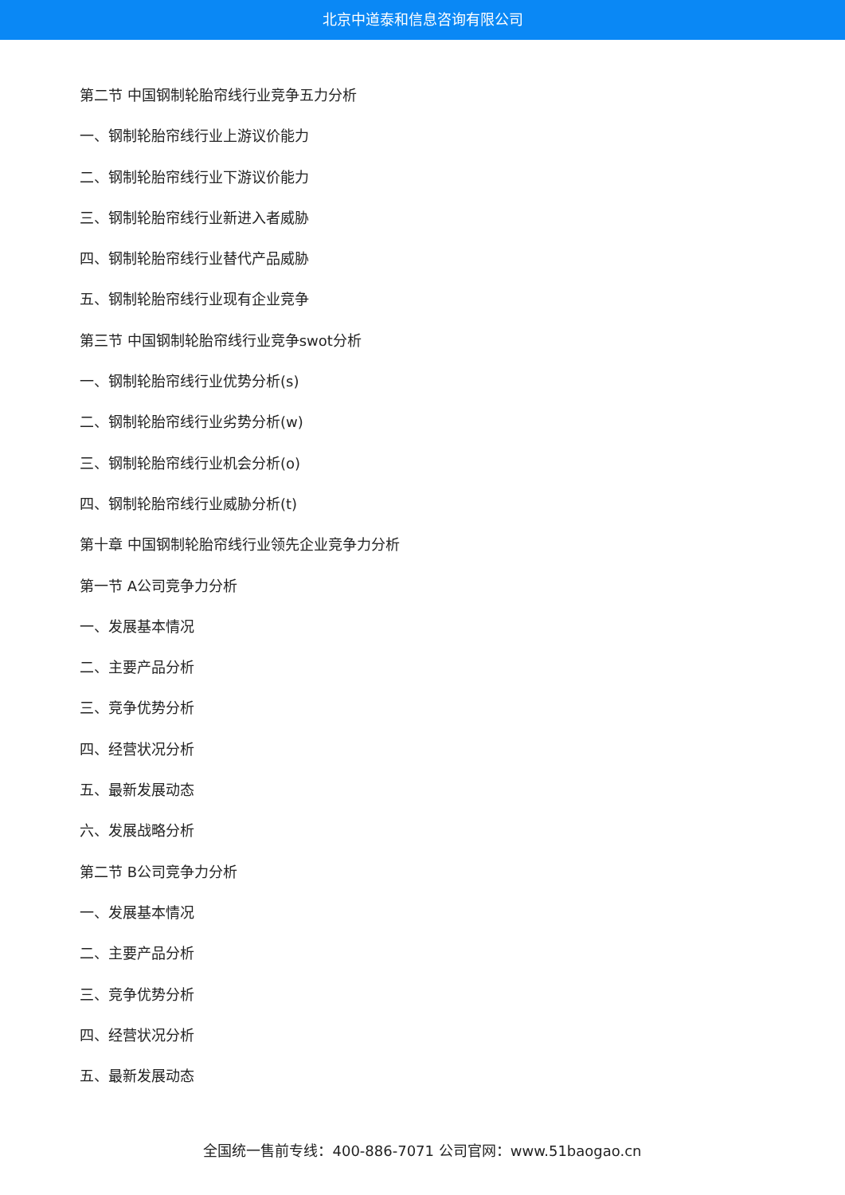北京中道泰和信息咨询有限公司
第二节 中国钢制轮胎帘线行业竞争五力分析
一、钢制轮胎帘线行业上游议价能力
二、钢制轮胎帘线行业下游议价能力
三、钢制轮胎帘线行业新进入者威胁
四、钢制轮胎帘线行业替代产品威胁
五、钢制轮胎帘线行业现有企业竞争
第三节 中国钢制轮胎帘线行业竞争swot分析
一、钢制轮胎帘线行业优势分析(s)
二、钢制轮胎帘线行业劣势分析(w)
三、钢制轮胎帘线行业机会分析(o)
四、钢制轮胎帘线行业威胁分析(t)
第十章 中国钢制轮胎帘线行业领先企业竞争力分析
第一节 A公司竞争力分析
一、发展基本情况
二、主要产品分析
三、竞争优势分析
四、经营状况分析
五、最新发展动态
六、发展战略分析
第二节 B公司竞争力分析
一、发展基本情况
二、主要产品分析
三、竞争优势分析
四、经营状况分析
五、最新发展动态
全国统一售前专线：400-886-7071 公司官网：www.51baogao.cn